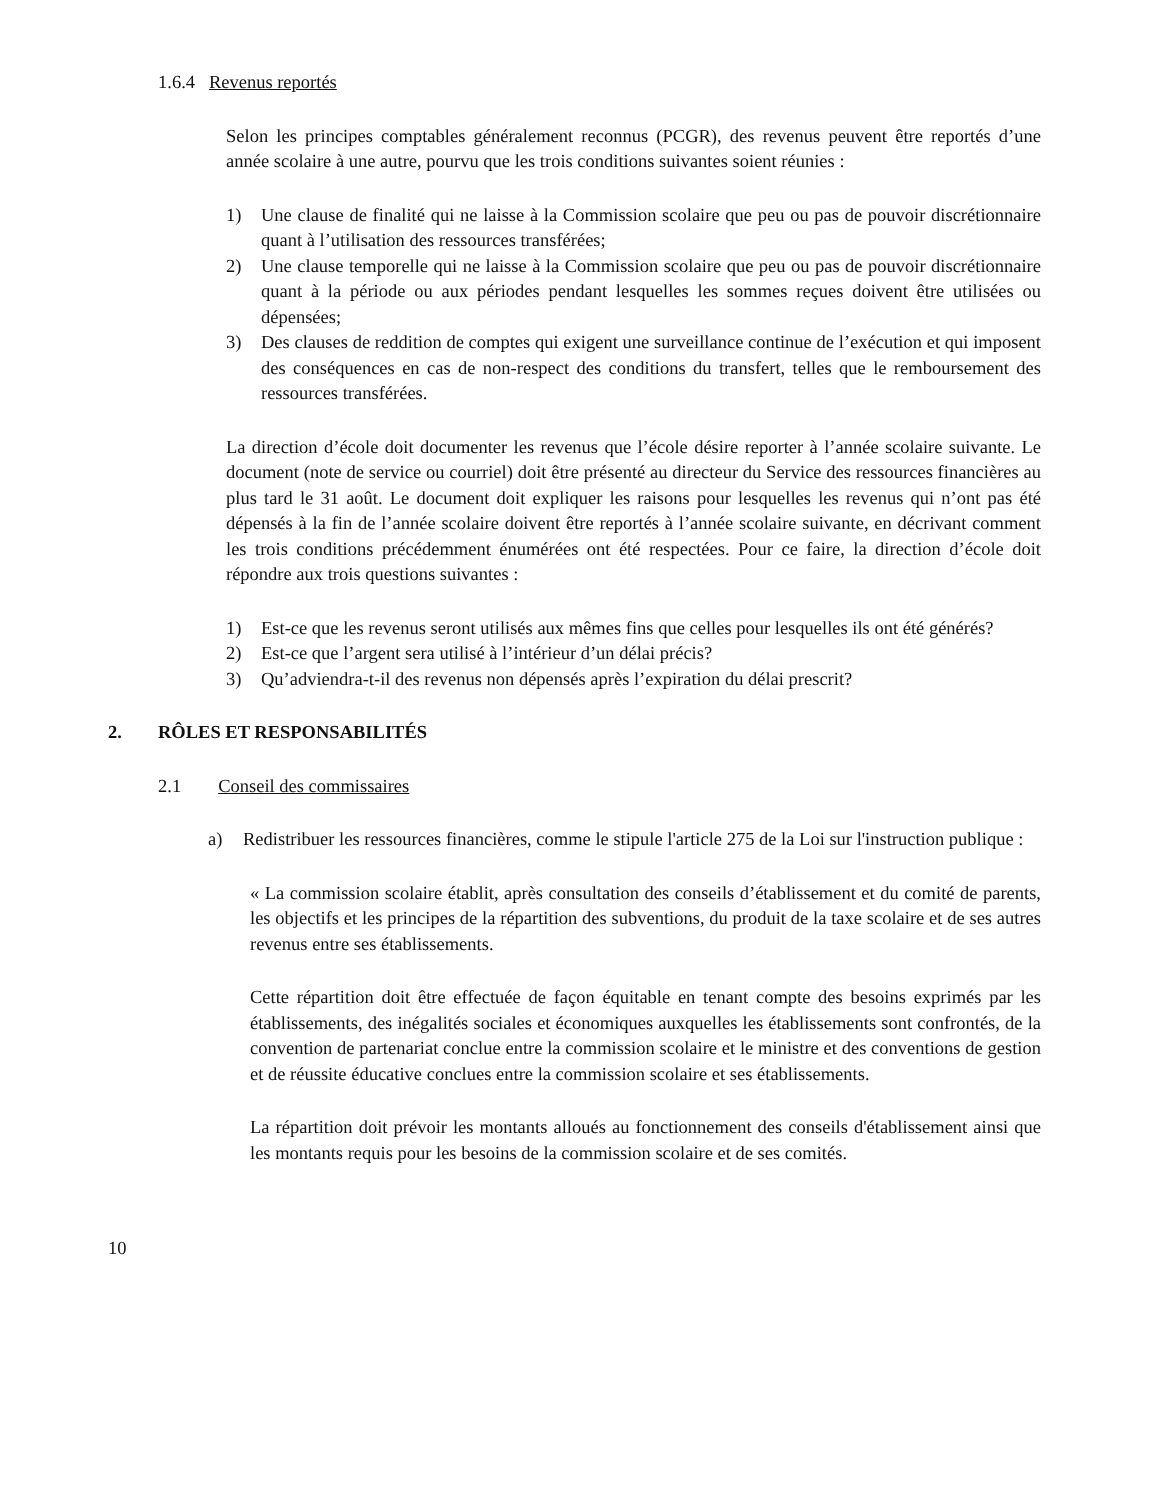1.6.4 Revenus reportés
Selon les principes comptables généralement reconnus (PCGR), des revenus peuvent être reportés d’une année scolaire à une autre, pourvu que les trois conditions suivantes soient réunies :
1) Une clause de finalité qui ne laisse à la Commission scolaire que peu ou pas de pouvoir discrétionnaire quant à l’utilisation des ressources transférées;
2) Une clause temporelle qui ne laisse à la Commission scolaire que peu ou pas de pouvoir discrétionnaire quant à la période ou aux périodes pendant lesquelles les sommes reçues doivent être utilisées ou dépensées;
3) Des clauses de reddition de comptes qui exigent une surveillance continue de l’exécution et qui imposent des conséquences en cas de non-respect des conditions du transfert, telles que le remboursement des ressources transférées.
La direction d’école doit documenter les revenus que l’école désire reporter à l’année scolaire suivante. Le document (note de service ou courriel) doit être présenté au directeur du Service des ressources financières au plus tard le 31 août. Le document doit expliquer les raisons pour lesquelles les revenus qui n’ont pas été dépensés à la fin de l’année scolaire doivent être reportés à l’année scolaire suivante, en décrivant comment les trois conditions précédemment énumérées ont été respectées. Pour ce faire, la direction d’école doit répondre aux trois questions suivantes :
1) Est-ce que les revenus seront utilisés aux mêmes fins que celles pour lesquelles ils ont été générés?
2) Est-ce que l’argent sera utilisé à l’intérieur d’un délai précis?
3) Qu’adviendra-t-il des revenus non dépensés après l’expiration du délai prescrit?
2. RÔLES ET RESPONSABILITÉS
2.1 Conseil des commissaires
a) Redistribuer les ressources financières, comme le stipule l'article 275 de la Loi sur l'instruction publique :
« La commission scolaire établit, après consultation des conseils d’établissement et du comité de parents, les objectifs et les principes de la répartition des subventions, du produit de la taxe scolaire et de ses autres revenus entre ses établissements.
Cette répartition doit être effectuée de façon équitable en tenant compte des besoins exprimés par les établissements, des inégalités sociales et économiques auxquelles les établissements sont confrontés, de la convention de partenariat conclue entre la commission scolaire et le ministre et des conventions de gestion et de réussite éducative conclues entre la commission scolaire et ses établissements.
La répartition doit prévoir les montants alloués au fonctionnement des conseils d'établissement ainsi que les montants requis pour les besoins de la commission scolaire et de ses comités.
10